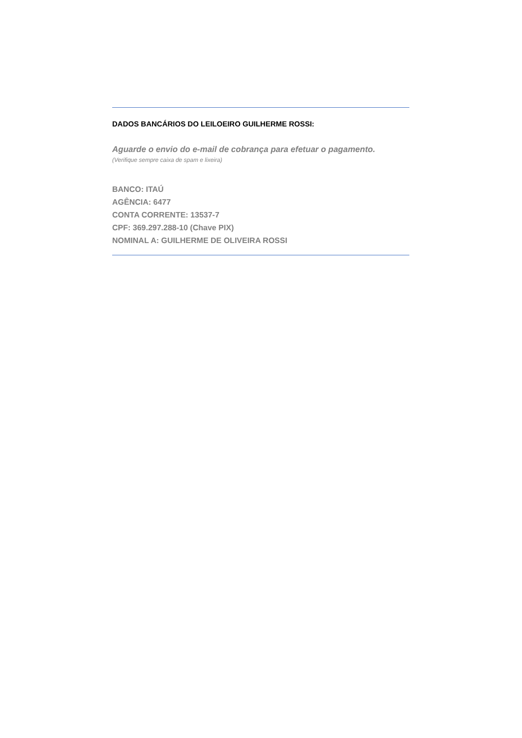DADOS BANCÁRIOS DO LEILOEIRO GUILHERME ROSSI:
Aguarde o envio do e-mail de cobrança para efetuar o pagamento.
(Verifique sempre caixa de spam e lixeira)
BANCO: ITAÚ
AGÊNCIA: 6477
CONTA CORRENTE: 13537-7
CPF: 369.297.288-10 (Chave PIX)
NOMINAL A: GUILHERME DE OLIVEIRA ROSSI